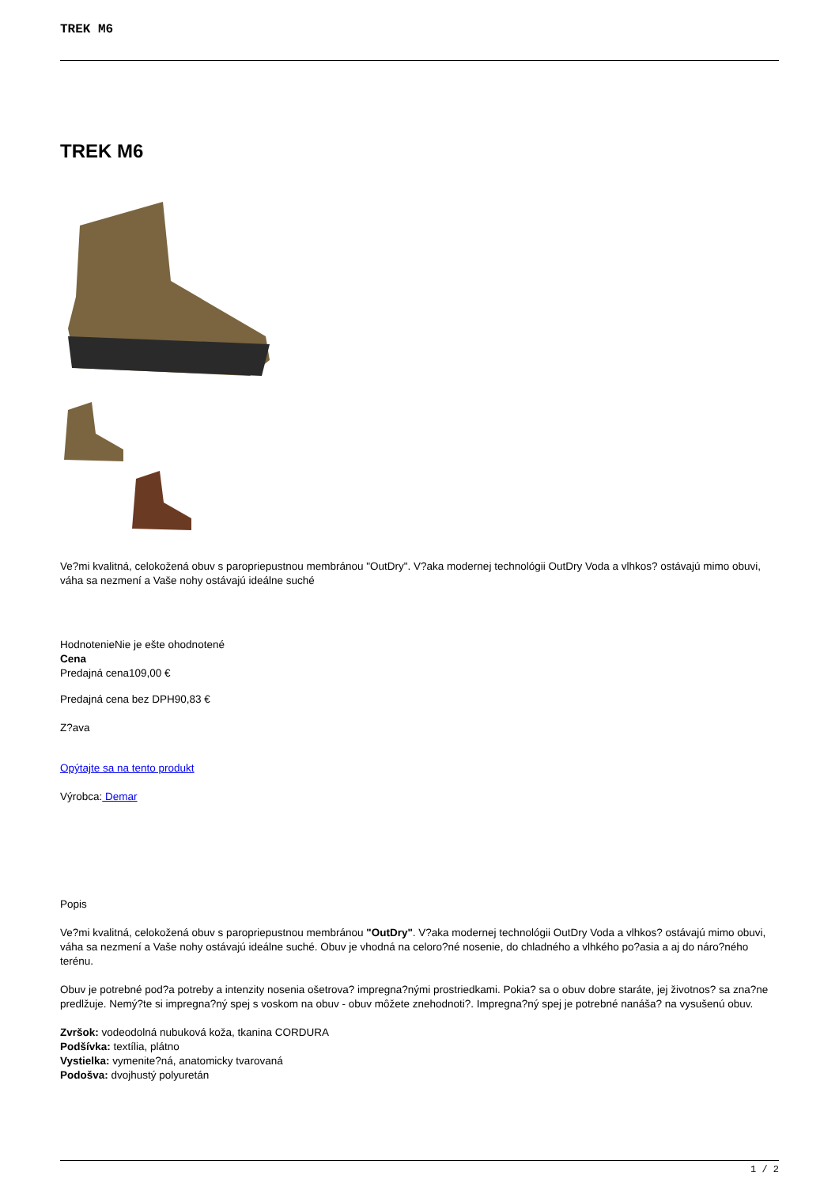TREK M6
TREK M6
Ve?mi kvalitná, celokožená obuv s paropriepustnou membránou "OutDry". V?aka modernej technológii OutDry Voda a vlhkos? ostávajú mimo obuvi, váha sa nezmení a Vaše nohy ostávajú ideálne suché
HodnotenieNie je ešte ohodnotené
Cena
Predajná cena109,00 €
Predajná cena bez DPH90,83 €
Z?ava
Opýtajte sa na tento produkt
Výrobca: Demar
Popis
Ve?mi kvalitná, celokožená obuv s paropriepustnou membránou "OutDry". V?aka modernej technológii OutDry Voda a vlhkos? ostávajú mimo obuvi, váha sa nezmení a Vaše nohy ostávajú ideálne suché. Obuv je vhodná na celoro?né nosenie, do chladného a vlhkého po?asia a aj do náro?ného terénu.
Obuv je potrebné pod?a potreby a intenzity nosenia ošetrova? impregna?nými prostriedkami. Pokia? sa o obuv dobre staráte, jej životnos? sa zna?ne predlžuje. Nemý?te si impregna?ný spej s voskom na obuv - obuv môžete znehodnoti?. Impregna?ný spej je potrebné nanáša? na vysušenú obuv.
Zvršok: vodeodolná nubuková koža, tkanina CORDURA
Podšívka: textília, plátno
Vystielka: vymenite?ná, anatomicky tvarovaná
Podošva: dvojhustý polyuretán
1 / 2